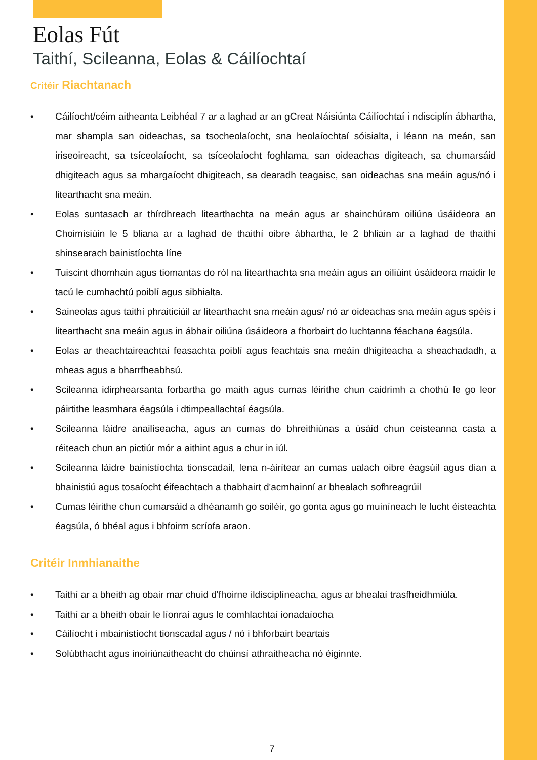Eolas Fút
Taithí, Scileanna, Eolas & Cáilíochtaí
Critéir Riachtanach
• Cáilíocht/céim aitheanta Leibhéal 7 ar a laghad ar an gCreat Náisiúnta Cáilíochtaí i ndisciplín ábhartha, mar shampla san oideachas, sa tsocheolaíocht, sna heolaíochtaí sóisialta, i léann na meán, san iriseoireacht, sa tsíceolaíocht, sa tsíceolaíocht foghlama, san oideachas digiteach, sa chumarsáid dhigiteach agus sa mhargaíocht dhigiteach, sa dearadh teagaisc, san oideachas sna meáin agus/nó i litearthacht sna meáin.
• Eolas suntasach ar thírdhreach litearthachta na meán agus ar shainchúram oiliúna úsáideora an Choimisiúin le 5 bliana ar a laghad de thaithí oibre ábhartha, le 2 bhliain ar a laghad de thaithí shinsearach bainistíochta líne
• Tuiscint dhomhain agus tiomantas do ról na litearthachta sna meáin agus an oiliúint úsáideora maidir le tacú le cumhachtú poiblí agus sibhialta.
• Saineolas agus taithí phraiticiúil ar litearthacht sna meáin agus/ nó ar oideachas sna meáin agus spéis i litearthacht sna meáin agus in ábhair oiliúna úsáideora a fhorbairt do luchtanna féachana éagsúla.
• Eolas ar theachtaireachtaí feasachta poiblí agus feachtais sna meáin dhigiteacha a sheachadadh, a mheas agus a bharrfheabhsú.
• Scileanna idirphearsanta forbartha go maith agus cumas léirithe chun caidrimh a chothú le go leor páirtithe leasmhara éagsúla i dtimpeallachtaí éagsúla.
• Scileanna láidre anailíseacha, agus an cumas do bhreithiúnas a úsáid chun ceisteanna casta a réiteach chun an pictiúr mór a aithint agus a chur in iúl.
• Scileanna láidre bainistíochta tionscadail, lena n-áirítear an cumas ualach oibre éagsúil agus dian a bhainistiú agus tosaíocht éifeachtach a thabhairt d'acmhainní ar bhealach sofhreagrúil
• Cumas léirithe chun cumarsáid a dhéanamh go soiléir, go gonta agus go muiníneach le lucht éisteachta éagsúla, ó bhéal agus i bhfoirm scríofa araon.
Critéir Inmhianaithe
• Taithí ar a bheith ag obair mar chuid d'fhoirne ildisciplíneacha, agus ar bhealaí trasfheidhmiúla.
• Taithí ar a bheith obair le líonraí agus le comhlachtaí ionadaíocha
• Cáilíocht i mbainistíocht tionscadal agus / nó i bhforbairt beartais
• Solúbthacht agus inoiriúnaitheacht do chúinsí athraitheacha nó éiginnte.
7